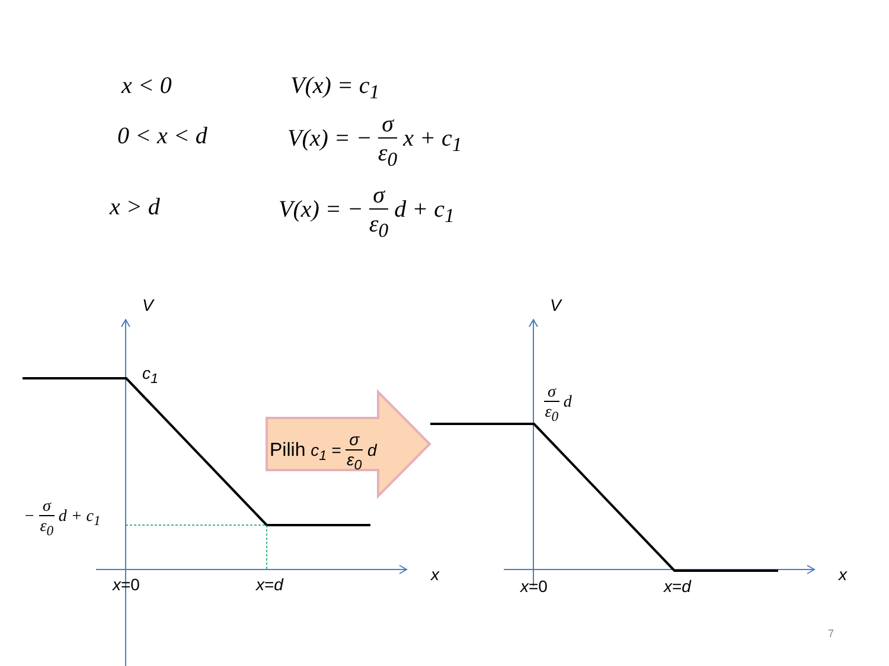x < 0 V(x) = c<sub>1</sub>
0 < x < d V(x) = − σ ε<sub>0</sub> x + c<sub>1</sub>
x > d V(x) = − σ ε<sub>0</sub> d + c<sub>1</sub>
V
c<sub>1</sub>
− σ ε<sub>0</sub> d + c<sub>1</sub>
x=0 x=d
x
Pilih c<sub>1</sub> = σ ε<sub>0</sub> d
V
σ ε<sub>0</sub> d
x=0 x=d
x
7